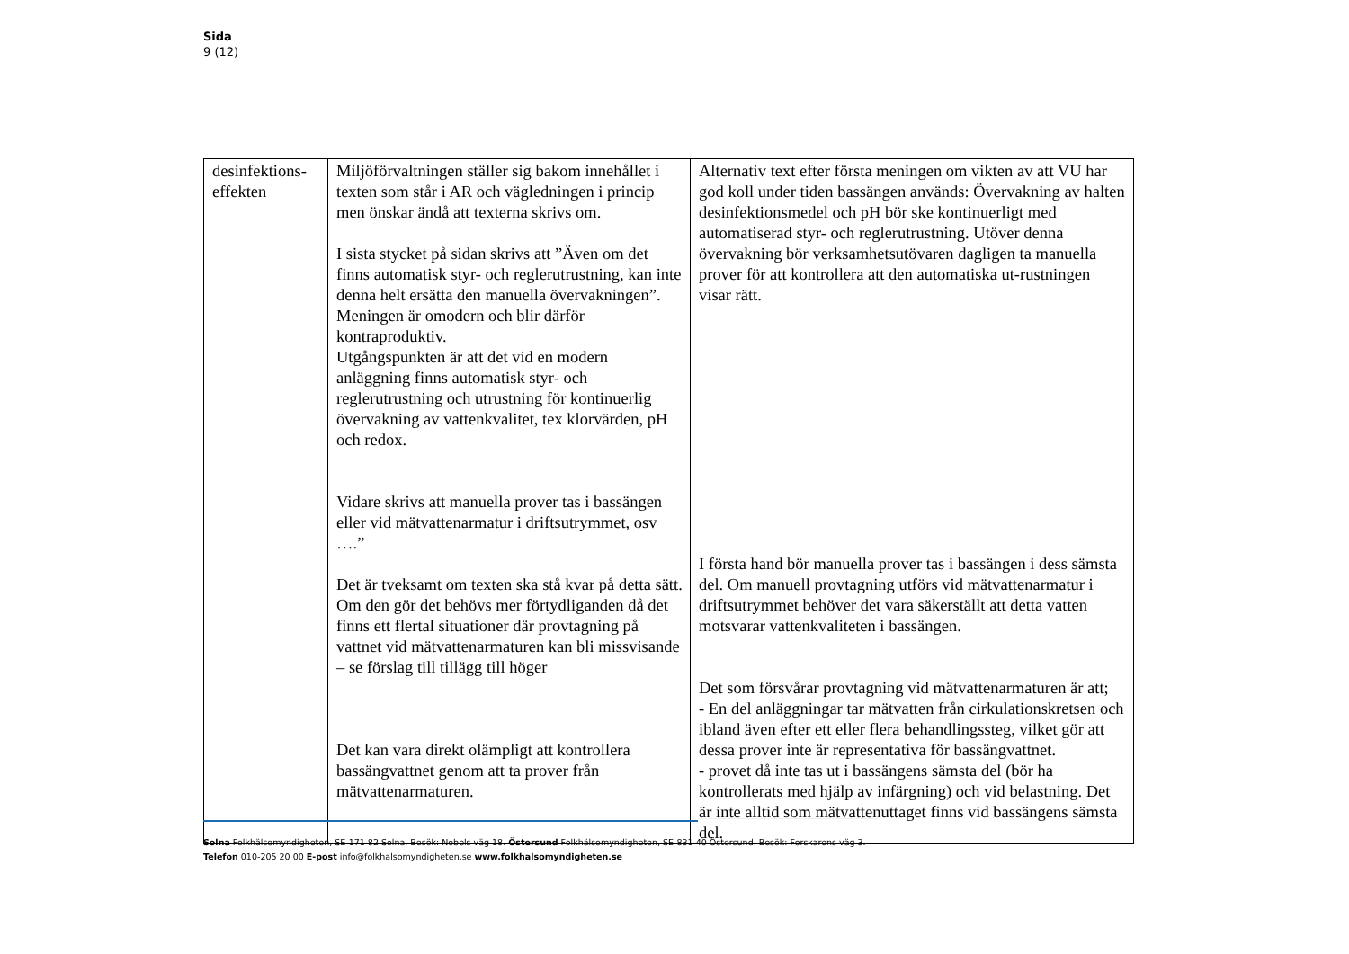Sida
9 (12)
| desinfektions- effekten | Miljöförvaltningen ställer sig bakom innehållet i texten som står i AR och vägledningen i princip men önskar ändå att texterna skrivs om. I sista stycket på sidan skrivs att ”Även om det finns automatisk styr- och reglerutrustning, kan inte denna helt ersätta den manuella övervakningen”. Meningen är omodern och blir därför kontraproduktiv. Utgångspunkten är att det vid en modern anläggning finns automatisk styr- och reglerutrustning och utrustning för kontinuerlig övervakning av vattenkvalitet, tex klorvärden, pH och redox. Vidare skrivs att manuella prover tas i bassängen eller vid mätvattenarmatur i driftsutrymmet, osv ….” Det är tveksamt om texten ska stå kvar på detta sätt. Om den gör det behövs mer förtydliganden då det finns ett flertal situationer där provtagning på vattnet vid mätvattenarmaturen kan bli missvisande – se förslag till tillägg till höger Det kan vara direkt olämpligt att kontrollera bassängvattnet genom att ta prover från mätvattenarmaturen. | Alternativ text efter första meningen om vikten av att VU har god koll under tiden bassängen används: Övervakning av halten desinfektionsmedel och pH bör ske kontinuerligt med automatiserad styr- och reglerutrustning. Utöver denna övervakning bör verksamhetsutövaren dagligen ta manuella prover för att kontrollera att den automatiska ut-rustningen visar rätt. I första hand bör manuella prover tas i bassängen i dess sämsta del. Om manuell provtagning utförs vid mätvattenarmatur i driftsutrymmet behöver det vara säkerställt att detta vatten motsvarar vattenkvaliteten i bassängen. Det som försvårar provtagning vid mätvattenarmaturen är att; - En del anläggningar tar mätvatten från cirkulationskretsen och ibland även efter ett eller flera behandlingssteg, vilket gör att dessa prover inte är representativa för bassängvattnet. - provet då inte tas ut i bassängens sämsta del (bör ha kontrollerats med hjälp av infärgning) och vid belastning. Det är inte alltid som mätvattenuttaget finns vid bassängens sämsta del. |
Solna Folkhälsomyndigheten, SE-171 82 Solna. Besök: Nobels väg 18. Östersund Folkhälsomyndigheten, SE-831 40 Östersund. Besök: Forskarens väg 3.
Telefon 010-205 20 00 E-post info@folkhalsomyndigheten.se www.folkhalsomyndigheten.se